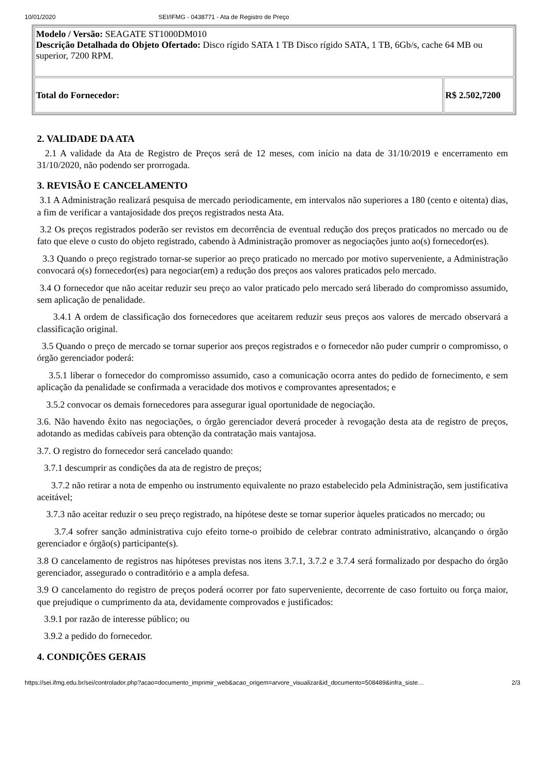10/01/2020 SEI/IFMG - 0438771 - Ata de Registro de Preço
| Modelo / Versão: SEAGATE ST1000DM010 Descrição Detalhada do Objeto Ofertado: Disco rígido SATA 1 TB Disco rígido SATA, 1 TB, 6Gb/s, cache 64 MB ou superior, 7200 RPM. | |
| Total do Fornecedor: | R$ 2.502,7200 |
2. VALIDADE DA ATA
2.1 A validade da Ata de Registro de Preços será de 12 meses, com início na data de 31/10/2019 e encerramento em 31/10/2020, não podendo ser prorrogada.
3. REVISÃO E CANCELAMENTO
3.1 A Administração realizará pesquisa de mercado periodicamente, em intervalos não superiores a 180 (cento e oitenta) dias, a fim de verificar a vantajosidade dos preços registrados nesta Ata.
3.2 Os preços registrados poderão ser revistos em decorrência de eventual redução dos preços praticados no mercado ou de fato que eleve o custo do objeto registrado, cabendo à Administração promover as negociações junto ao(s) fornecedor(es).
3.3 Quando o preço registrado tornar-se superior ao preço praticado no mercado por motivo superveniente, a Administração convocará o(s) fornecedor(es) para negociar(em) a redução dos preços aos valores praticados pelo mercado.
3.4 O fornecedor que não aceitar reduzir seu preço ao valor praticado pelo mercado será liberado do compromisso assumido, sem aplicação de penalidade.
3.4.1 A ordem de classificação dos fornecedores que aceitarem reduzir seus preços aos valores de mercado observará a classificação original.
3.5 Quando o preço de mercado se tornar superior aos preços registrados e o fornecedor não puder cumprir o compromisso, o órgão gerenciador poderá:
3.5.1 liberar o fornecedor do compromisso assumido, caso a comunicação ocorra antes do pedido de fornecimento, e sem aplicação da penalidade se confirmada a veracidade dos motivos e comprovantes apresentados; e
3.5.2 convocar os demais fornecedores para assegurar igual oportunidade de negociação.
3.6. Não havendo êxito nas negociações, o órgão gerenciador deverá proceder à revogação desta ata de registro de preços, adotando as medidas cabíveis para obtenção da contratação mais vantajosa.
3.7. O registro do fornecedor será cancelado quando:
3.7.1 descumprir as condições da ata de registro de preços;
3.7.2 não retirar a nota de empenho ou instrumento equivalente no prazo estabelecido pela Administração, sem justificativa aceitável;
3.7.3 não aceitar reduzir o seu preço registrado, na hipótese deste se tornar superior àqueles praticados no mercado; ou
3.7.4 sofrer sanção administrativa cujo efeito torne-o proibido de celebrar contrato administrativo, alcançando o órgão gerenciador e órgão(s) participante(s).
3.8 O cancelamento de registros nas hipóteses previstas nos itens 3.7.1, 3.7.2 e 3.7.4 será formalizado por despacho do órgão gerenciador, assegurado o contraditório e a ampla defesa.
3.9 O cancelamento do registro de preços poderá ocorrer por fato superveniente, decorrente de caso fortuito ou força maior, que prejudique o cumprimento da ata, devidamente comprovados e justificados:
3.9.1 por razão de interesse público; ou
3.9.2 a pedido do fornecedor.
4. CONDIÇÕES GERAIS
https://sei.ifmg.edu.br/sei/controlador.php?acao=documento_imprimir_web&acao_origem=arvore_visualizar&id_documento=508489&infra_siste… 2/3